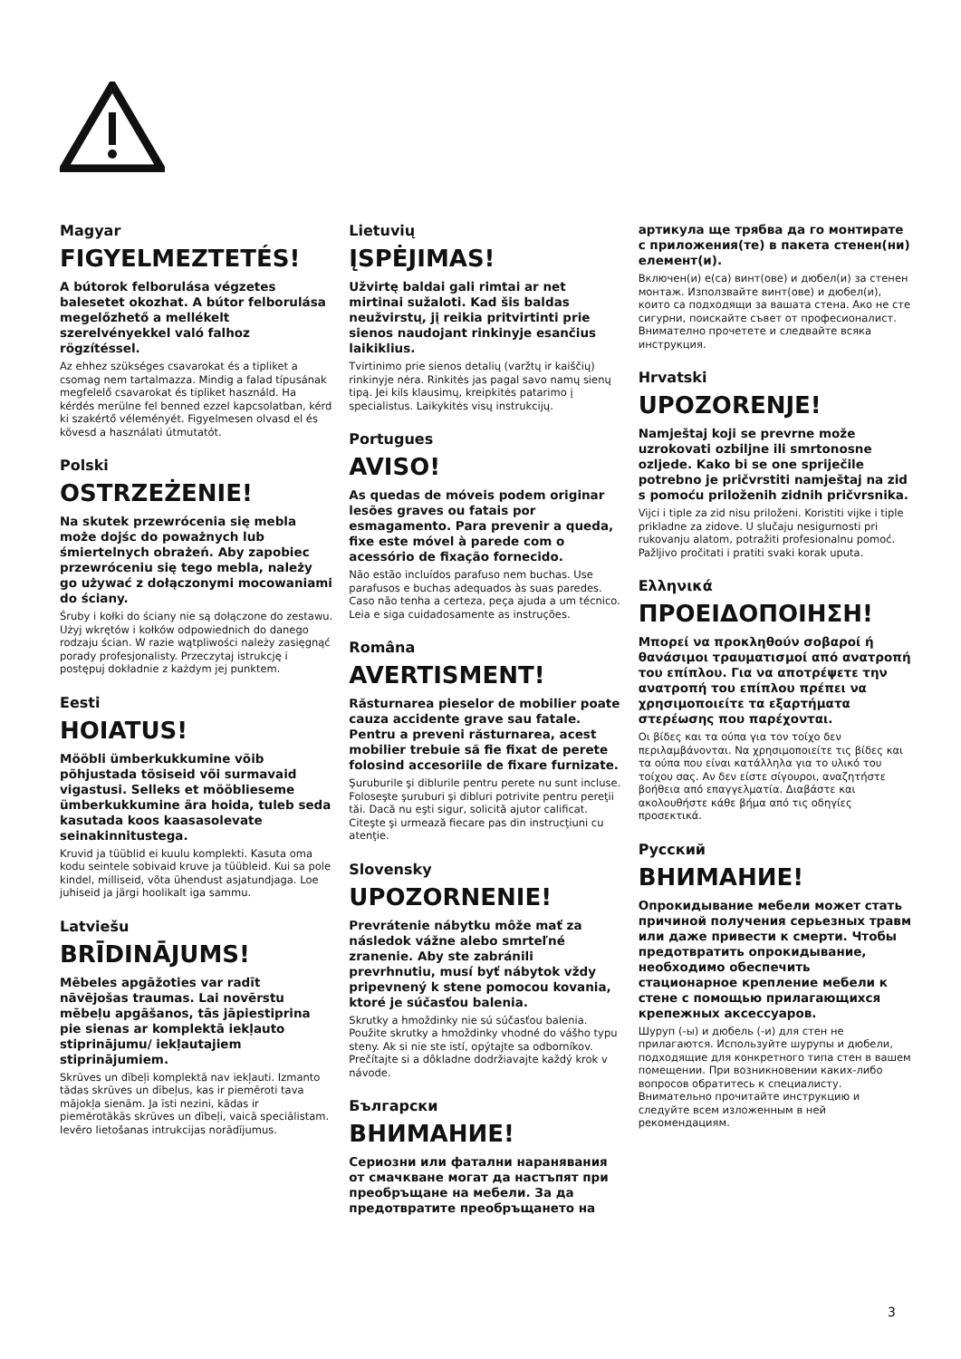Magyar
FIGYELMEZTETÉS!
A bútorok felborulása végzetes balesetet okozhat. A bútor felborulása megelőzhető a mellékelt szerelvényekkel való falhoz rögzítéssel.
Az ehhez szükséges csavarokat és a tipliket a csomag nem tartalmazza. Mindig a falad típusának megfelelő csavarokat és tipliket használd. Ha kérdés merülne fel benned ezzel kapcsolatban, kérd ki szakértő véleményét. Figyelmesen olvasd el és kövesd a használati útmutatót.
Polski
OSTRZEŻENIE!
Na skutek przewrócenia się mebla może dojśc do poważnych lub śmiertelnych obrażeń. Aby zapobiec przewróceniu się tego mebla, należy go używać z dołączonymi mocowaniami do ściany.
Śruby i kołki do ściany nie są dołączone do zestawu. Użyj wkrętów i kołków odpowiednich do danego rodzaju ścian. W razie wątpliwości należy zasięgnąć porady profesjonalisty. Przeczytaj istrukcję i postępuj dokładnie z każdym jej punktem.
Eesti
HOIATUS!
Mööbli ümberkukkumine võib põhjustada tõsiseid või surmavaid vigastusi. Selleks et mööblieseme ümberkukkumine ära hoida, tuleb seda kasutada koos kaasasolevate seinakinnitustega.
Kruvid ja tüüblid ei kuulu komplekti. Kasuta oma kodu seintele sobivaid kruve ja tüübleid. Kui sa pole kindel, milliseid, võta ühendust asjatundjaga. Loe juhiseid ja järgi hoolikalt iga sammu.
Latviešu
BRĪDINĀJUMS!
Mēbeles apgāžoties var radīt nāvējošas traumas. Lai novērstu mēbeļu apgāšanos, tās jāpiestiprina pie sienas ar komplektā iekļauto stiprinājumu/ iekļautajiem stiprinājumiem.
Skrūves un dībeļi komplektā nav iekļauti. Izmanto tādas skrūves un dībeļus, kas ir piemēroti tava mājokļa sienām. Ja īsti nezini, kādas ir piemērotākās skrūves un dībeļi, vaicā speciālistam. Ievēro lietošanas intrukcijas norādījumus.
Lietuvių
ĮSPĖJIMAS!
Užvirtę baldai gali rimtai ar net mirtinai sužaloti. Kad šis baldas neužvirstų, jį reikia pritvirtinti prie sienos naudojant rinkinyje esančius laikiklius.
Tvirtinimo prie sienos detalių (varžtų ir kaiščių) rinkinyje nėra. Rinkitės jas pagal savo namų sienų tipą. Jei kils klausimų, kreipkitės patarimo į specialistus. Laikykitės visų instrukcijų.
Portugues
AVISO!
As quedas de móveis podem originar lesões graves ou fatais por esmagamento. Para prevenir a queda, fixe este móvel à parede com o acessório de fixação fornecido.
Não estão incluídos parafuso nem buchas. Use parafusos e buchas adequados às suas paredes. Caso não tenha a certeza, peça ajuda a um técnico. Leia e siga cuidadosamente as instruções.
Româna
AVERTISMENT!
Răsturnarea pieselor de mobilier poate cauza accidente grave sau fatale. Pentru a preveni răsturnarea, acest mobilier trebuie să fie fixat de perete folosind accesoriile de fixare furnizate.
Şuruburile şi diblurile pentru perete nu sunt incluse. Foloseşte şuruburi şi dibluri potrivite pentru pereţii tăi. Dacă nu eşti sigur, solicită ajutor calificat. Citeşte şi urmează fiecare pas din instrucţiuni cu atenţie.
Slovensky
UPOZORNENIE!
Prevrátenie nábytku môže mať za následok vážne alebo smrteľné zranenie. Aby ste zabránili prevrhnutiu, musí byť nábytok vždy pripevnený k stene pomocou kovania, ktoré je súčasťou balenia.
Skrutky a hmoždinky nie sú súčasťou balenia. Použite skrutky a hmoždinky vhodné do vášho typu steny. Ak si nie ste istí, opýtajte sa odborníkov. Prečítajte si a dôkladne dodržiavajte každý krok v návode.
Български
ВНИМАНИЕ!
Сериозни или фатални наранявания от смачкване могат да настъпят при преобръщане на мебели. За да предотвратите преобръщането на
артикула ще трябва да го монтирате с приложения(те) в пакета стенен(ни) елемент(и).
Включен(и) е(са) винт(ове) и дюбел(и) за стенен монтаж. Използвайте винт(ове) и дюбел(и), които са подходящи за вашата стена. Ако не сте сигурни, поискайте съвет от професионалист. Внимателно прочетете и следвайте всяка инструкция.
Hrvatski
UPOZORENJE!
Namještaj koji se prevrne može uzrokovati ozbiljne ili smrtonosne ozljede. Kako bi se one spriječile potrebno je pričvrstiti namještaj na zid s pomoću priloženih zidnih pričvrsnika.
Vijci i tiple za zid nisu priloženi. Koristiti vijke i tiple prikladne za zidove. U slučaju nesigurnosti pri rukovanju alatom, potražiti profesionalnu pomoć. Pažljivo pročitati i pratiti svaki korak uputa.
Ελληνικά
ΠΡΟΕΙΔΟΠΟΙΗΣΗ!
Μπορεί να προκληθούν σοβαροί ή θανάσιμοι τραυματισμοί από ανατροπή του επίπλου. Για να αποτρέψετε την ανατροπή του επίπλου πρέπει να χρησιμοποιείτε τα εξαρτήματα στερέωσης που παρέχονται.
Οι βίδες και τα ούπα για τον τοίχο δεν περιλαμβάνονται. Να χρησιμοποιείτε τις βίδες και τα ούπα που είναι κατάλληλα για το υλικό του τοίχου σας. Αν δεν είστε σίγουροι, αναζητήστε βοήθεια από επαγγελματία. Διαβάστε και ακολουθήστε κάθε βήμα από τις οδηγίες προσεκτικά.
Русский
ВНИМАНИЕ!
Опрокидывание мебели может стать причиной получения серьезных травм или даже привести к смерти. Чтобы предотвратить опрокидывание, необходимо обеспечить стационарное крепление мебели к стене с помощью прилагающихся крепежных аксессуаров.
Шуруп (-ы) и дюбель (-и) для стен не прилагаются. Используйте шурупы и дюбели, подходящие для конкретного типа стен в вашем помещении. При возникновении каких-либо вопросов обратитесь к специалисту. Внимательно прочитайте инструкцию и следуйте всем изложенным в ней рекомендациям.
3